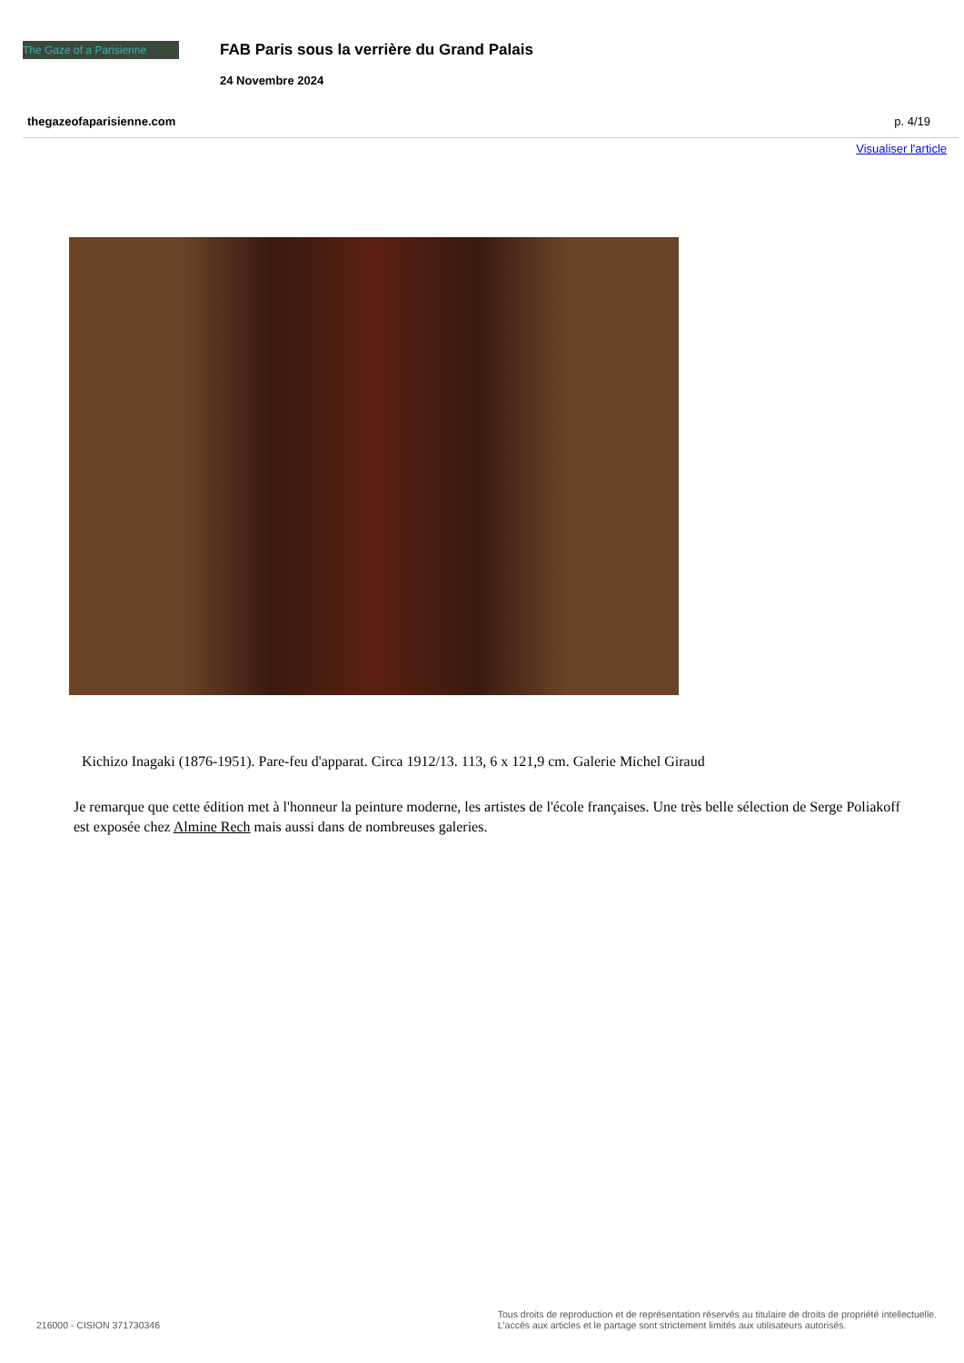The Gaze of a Parisienne
FAB Paris sous la verrière du Grand Palais
24 Novembre 2024
thegazeofaparisienne.com p. 4/19
Visualiser l'article
Kichizo Inagaki (1876-1951). Pare-feu d'apparat. Circa 1912/13. 113, 6 x 121,9 cm. Galerie Michel Giraud
Je remarque que cette édition met à l'honneur la peinture moderne, les artistes de l'école françaises. Une très belle sélection de Serge Poliakoff est exposée chez Almine Rech mais aussi dans de nombreuses galeries.
216000 - CISION 371730346
Tous droits de reproduction et de représentation réservés au titulaire de droits de propriété intellectuelle.
L'accès aux articles et le partage sont strictement limités aux utilisateurs autorisés.